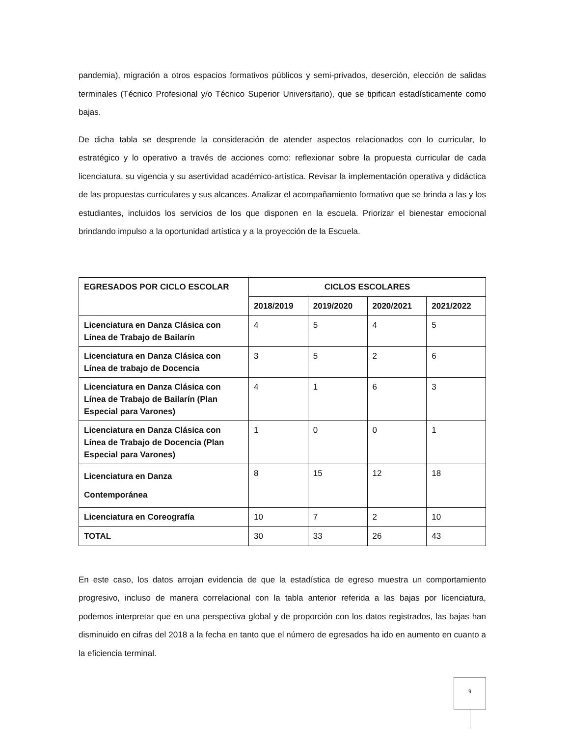pandemia), migración a otros espacios formativos públicos y semi-privados, deserción, elección de salidas terminales (Técnico Profesional y/o Técnico Superior Universitario), que se tipifican estadísticamente como bajas.
De dicha tabla se desprende la consideración de atender aspectos relacionados con lo curricular, lo estratégico y lo operativo a través de acciones como: reflexionar sobre la propuesta curricular de cada licenciatura, su vigencia y su asertividad académico-artística. Revisar la implementación operativa y didáctica de las propuestas curriculares y sus alcances. Analizar el acompañamiento formativo que se brinda a las y los estudiantes, incluidos los servicios de los que disponen en la escuela. Priorizar el bienestar emocional brindando impulso a la oportunidad artística y a la proyección de la Escuela.
| EGRESADOS POR CICLO ESCOLAR | CICLOS ESCOLARES | | | |
| --- | --- | --- | --- | --- |
| | 2018/2019 | 2019/2020 | 2020/2021 | 2021/2022 |
| Licenciatura en Danza Clásica con Línea de Trabajo de Bailarín | 4 | 5 | 4 | 5 |
| Licenciatura en Danza Clásica con Línea de trabajo de Docencia | 3 | 5 | 2 | 6 |
| Licenciatura en Danza Clásica con Línea de Trabajo de Bailarín (Plan Especial para Varones) | 4 | 1 | 6 | 3 |
| Licenciatura en Danza Clásica con Línea de Trabajo de Docencia (Plan Especial para Varones) | 1 | 0 | 0 | 1 |
| Licenciatura en Danza Contemporánea | 8 | 15 | 12 | 18 |
| Licenciatura en Coreografía | 10 | 7 | 2 | 10 |
| TOTAL | 30 | 33 | 26 | 43 |
En este caso, los datos arrojan evidencia de que la estadística de egreso muestra un comportamiento progresivo, incluso de manera correlacional con la tabla anterior referida a las bajas por licenciatura, podemos interpretar que en una perspectiva global y de proporción con los datos registrados, las bajas han disminuido en cifras del 2018 a la fecha en tanto que el número de egresados ha ido en aumento en cuanto a la eficiencia terminal.
9